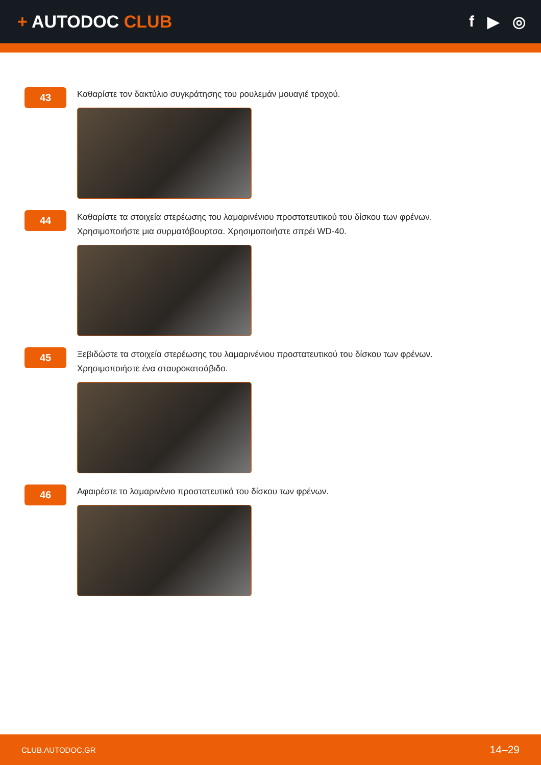+ AUTODOC CLUB f ▶ ◎
43
Καθαρίστε τον δακτύλιο συγκράτησης του ρουλεμάν μουαγιέ τροχού.
44
Καθαρίστε τα στοιχεία στερέωσης του λαμαρινένιου προστατευτικού του δίσκου των φρένων.
Χρησιμοποιήστε μια συρματόβουρτσα. Χρησιμοποιήστε σπρέι WD-40.
45
Ξεβιδώστε τα στοιχεία στερέωσης του λαμαρινένιου προστατευτικού του δίσκου των φρένων.
Χρησιμοποιήστε ένα σταυροκατσάβιδο.
46
Αφαιρέστε το λαμαρινένιο προστατευτικό του δίσκου των φρένων.
CLUB.AUTODOC.GR 14–29